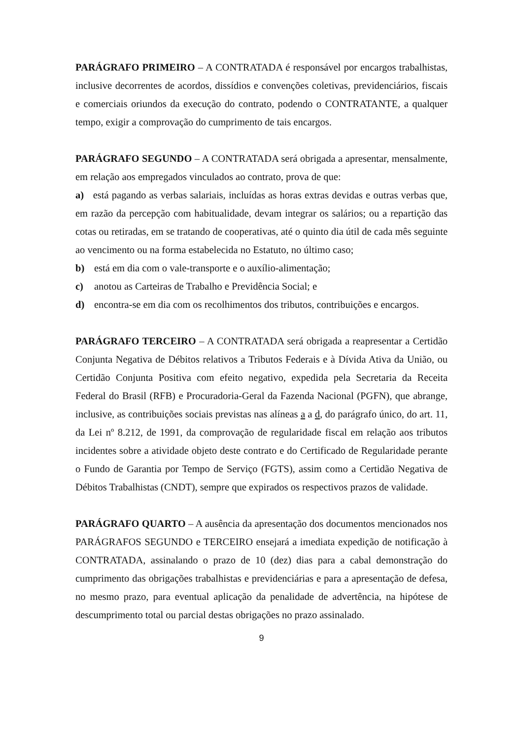PARÁGRAFO PRIMEIRO – A CONTRATADA é responsável por encargos trabalhistas, inclusive decorrentes de acordos, dissídios e convenções coletivas, previdenciários, fiscais e comerciais oriundos da execução do contrato, podendo o CONTRATANTE, a qualquer tempo, exigir a comprovação do cumprimento de tais encargos.
PARÁGRAFO SEGUNDO – A CONTRATADA será obrigada a apresentar, mensalmente, em relação aos empregados vinculados ao contrato, prova de que:
a) está pagando as verbas salariais, incluídas as horas extras devidas e outras verbas que, em razão da percepção com habitualidade, devam integrar os salários; ou a repartição das cotas ou retiradas, em se tratando de cooperativas, até o quinto dia útil de cada mês seguinte ao vencimento ou na forma estabelecida no Estatuto, no último caso;
b) está em dia com o vale-transporte e o auxílio-alimentação;
c) anotou as Carteiras de Trabalho e Previdência Social; e
d) encontra-se em dia com os recolhimentos dos tributos, contribuições e encargos.
PARÁGRAFO TERCEIRO – A CONTRATADA será obrigada a reapresentar a Certidão Conjunta Negativa de Débitos relativos a Tributos Federais e à Dívida Ativa da União, ou Certidão Conjunta Positiva com efeito negativo, expedida pela Secretaria da Receita Federal do Brasil (RFB) e Procuradoria-Geral da Fazenda Nacional (PGFN), que abrange, inclusive, as contribuições sociais previstas nas alíneas a a d, do parágrafo único, do art. 11, da Lei nº 8.212, de 1991, da comprovação de regularidade fiscal em relação aos tributos incidentes sobre a atividade objeto deste contrato e do Certificado de Regularidade perante o Fundo de Garantia por Tempo de Serviço (FGTS), assim como a Certidão Negativa de Débitos Trabalhistas (CNDT), sempre que expirados os respectivos prazos de validade.
PARÁGRAFO QUARTO – A ausência da apresentação dos documentos mencionados nos PARÁGRAFOS SEGUNDO e TERCEIRO ensejará a imediata expedição de notificação à CONTRATADA, assinalando o prazo de 10 (dez) dias para a cabal demonstração do cumprimento das obrigações trabalhistas e previdenciárias e para a apresentação de defesa, no mesmo prazo, para eventual aplicação da penalidade de advertência, na hipótese de descumprimento total ou parcial destas obrigações no prazo assinalado.
9